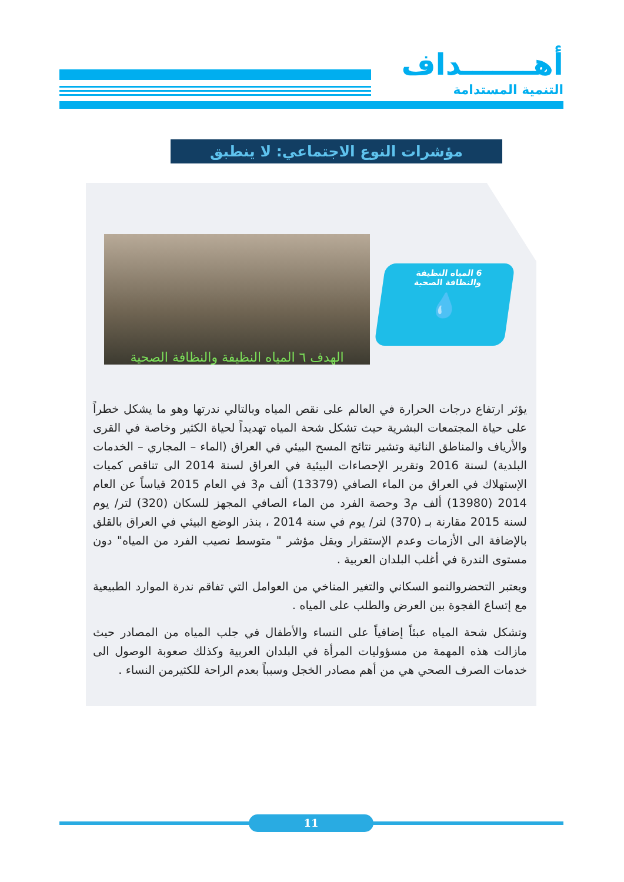أهـــــــداف
التنمية المستدامة
مؤشرات النوع الاجتماعي: لا ينطبق
الهدف ٦ المياه النظيفة والنظافة الصحية
6 المياه النظيفة
والنظافة الصحية
💧
يؤثر ارتفاع درجات الحرارة في العالم على نقص المياه وبالتالي ندرتها وهو ما يشكل خطراً على حياة المجتمعات البشرية حيث تشكل شحة المياه تهديداً لحياة الكثير وخاصة في القرى والأرياف والمناطق النائية وتشير نتائج المسح البيئي في العراق (الماء – المجاري – الخدمات البلدية) لسنة 2016 وتقرير الإحصاءات البيئية في العراق لسنة 2014 الى تناقص كميات الإستهلاك في العراق من الماء الصافي (13379) ألف م3 في العام 2015 قياساً عن العام 2014 (13980) ألف م3 وحصة الفرد من الماء الصافي المجهز للسكان (320) لتر/ يوم لسنة 2015 مقارنة بـ (370) لتر/ يوم في سنة 2014 ، ينذر الوضع البيئي في العراق بالقلق بالإضافة الى الأزمات وعدم الإستقرار ويقل مؤشر " متوسط نصيب الفرد من المياه" دون مستوى الندرة في أغلب البلدان العربية .
ويعتبر التحضروالنمو السكاني والتغير المناخي من العوامل التي تفاقم ندرة الموارد الطبيعية مع إتساع الفجوة بين العرض والطلب على المياه .
وتشكل شحة المياه عبئاً إضافياً على النساء والأطفال في جلب المياه من المصادر حيث مازالت هذه المهمة من مسؤوليات المرأة في البلدان العربية وكذلك صعوبة الوصول الى خدمات الصرف الصحي هي من أهم مصادر الخجل وسبباً بعدم الراحة للكثيرمن النساء .
11